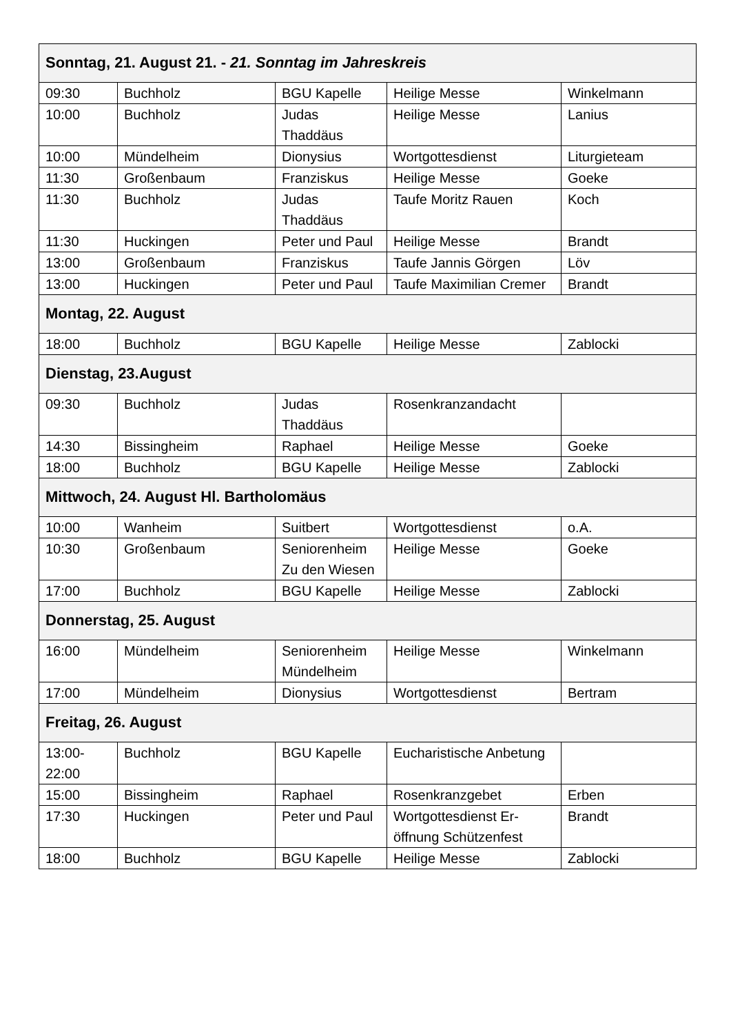| Sonntag, 21. August 21. - 21. Sonntag im Jahreskreis | | | | |
| 09:30 | Buchholz | BGU Kapelle | Heilige Messe | Winkelmann |
| 10:00 | Buchholz | Judas Thaddäus | Heilige Messe | Lanius |
| 10:00 | Mündelheim | Dionysius | Wortgottesdienst | Liturgieteam |
| 11:30 | Großenbaum | Franziskus | Heilige Messe | Goeke |
| 11:30 | Buchholz | Judas Thaddäus | Taufe Moritz Rauen | Koch |
| 11:30 | Huckingen | Peter und Paul | Heilige Messe | Brandt |
| 13:00 | Großenbaum | Franziskus | Taufe Jannis Görgen | Löv |
| 13:00 | Huckingen | Peter und Paul | Taufe Maximilian Cremer | Brandt |
| Montag, 22. August | | | | |
| 18:00 | Buchholz | BGU Kapelle | Heilige Messe | Zablocki |
| Dienstag, 23.August | | | | |
| 09:30 | Buchholz | Judas Thaddäus | Rosenkranzandacht | |
| 14:30 | Bissingheim | Raphael | Heilige Messe | Goeke |
| 18:00 | Buchholz | BGU Kapelle | Heilige Messe | Zablocki |
| Mittwoch, 24. August Hl. Bartholomäus | | | | |
| 10:00 | Wanheim | Suitbert | Wortgottesdienst | o.A. |
| 10:30 | Großenbaum | Seniorenheim Zu den Wiesen | Heilige Messe | Goeke |
| 17:00 | Buchholz | BGU Kapelle | Heilige Messe | Zablocki |
| Donnerstag, 25. August | | | | |
| 16:00 | Mündelheim | Seniorenheim Mündelheim | Heilige Messe | Winkelmann |
| 17:00 | Mündelheim | Dionysius | Wortgottesdienst | Bertram |
| Freitag, 26. August | | | | |
| 13:00- 22:00 | Buchholz | BGU Kapelle | Eucharistische Anbetung | |
| 15:00 | Bissingheim | Raphael | Rosenkranzgebet | Erben |
| 17:30 | Huckingen | Peter und Paul | Wortgottesdienst Er- öffnung Schützenfest | Brandt |
| 18:00 | Buchholz | BGU Kapelle | Heilige Messe | Zablocki |